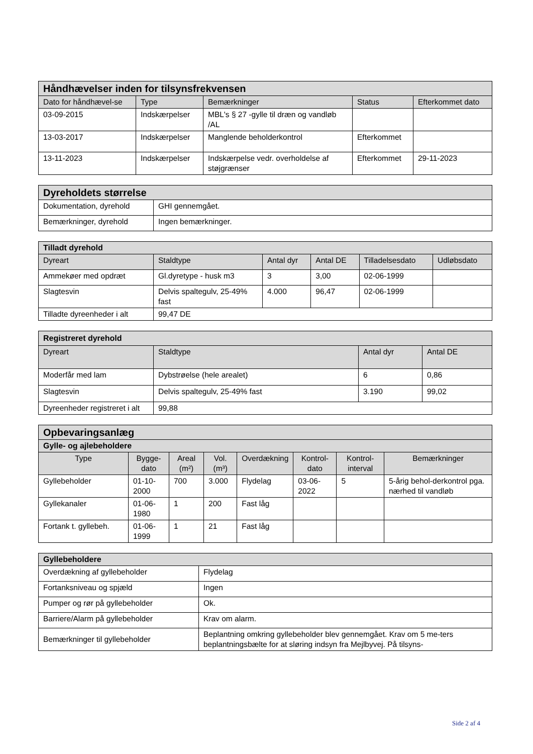| Håndhævelser inden for tilsynsfrekvensen | | | | |
| --- | --- | --- | --- | --- |
| Dato for håndhævel-se | Type | Bemærkninger | Status | Efterkommet dato |
| 03-09-2015 | Indskærpelser | MBL's § 27 -gylle til dræn og vandløb /AL | | |
| 13-03-2017 | Indskærpelser | Manglende beholderkontrol | Efterkommet | |
| 13-11-2023 | Indskærpelser | Indskærpelse vedr. overholdelse af støjgrænser | Efterkommet | 29-11-2023 |
| Dyreholdets størrelse | |
| --- | --- |
| Dokumentation, dyrehold | GHI gennemgået. |
| Bemærkninger, dyrehold | Ingen bemærkninger. |
| Tilladt dyrehold | | | | | |
| --- | --- | --- | --- | --- | --- |
| Dyreart | Staldtype | Antal dyr | Antal DE | Tilladelsesdato | Udløbsdato |
| Ammekøer med opdræt | Gl.dyretype - husk m3 | 3 | 3,00 | 02-06-1999 | |
| Slagtesvin | Delvis spaltegulv, 25-49% fast | 4.000 | 96,47 | 02-06-1999 | |
| Tilladte dyreenheder i alt | 99,47 DE | | | | |
| Registreret dyrehold | | | |
| --- | --- | --- | --- |
| Dyreart | Staldtype | Antal dyr | Antal DE |
| Moderfår med lam | Dybstrøelse (hele arealet) | 6 | 0,86 |
| Slagtesvin | Delvis spaltegulv, 25-49% fast | 3.190 | 99,02 |
| Dyreenheder registreret i alt | 99,88 | | |
| Opbevaringsanlæg | | | | | | | |
| --- | --- | --- | --- | --- | --- | --- | --- |
| Gylle- og ajlebeholdere | | | | | | | |
| Type | Bygge-dato | Areal (m²) | Vol. (m³) | Overdækning | Kontrol-dato | Kontrol-interval | Bemærkninger |
| Gyllebeholder | 01-10-2000 | 700 | 3.000 | Flydelag | 03-06-2022 | 5 | 5-årig behol-derkontrol pga. nærhed til vandløb |
| Gyllekanaler | 01-06-1980 | 1 | 200 | Fast låg | | | |
| Fortank t. gyllebeh. | 01-06-1999 | 1 | 21 | Fast låg | | | |
| Gyllebeholdere | |
| --- | --- |
| Overdækning af gyllebeholder | Flydelag |
| Fortanksniveau og spjæld | Ingen |
| Pumper og rør på gyllebeholder | Ok. |
| Barriere/Alarm på gyllebeholder | Krav om alarm. |
| Bemærkninger til gyllebeholder | Beplantning omkring gyllebeholder blev gennemgået. Krav om 5 me-ters beplantningsbælte for at sløring indsyn fra Mejlbyvej. På tilsyns- |
Side 2 af 4